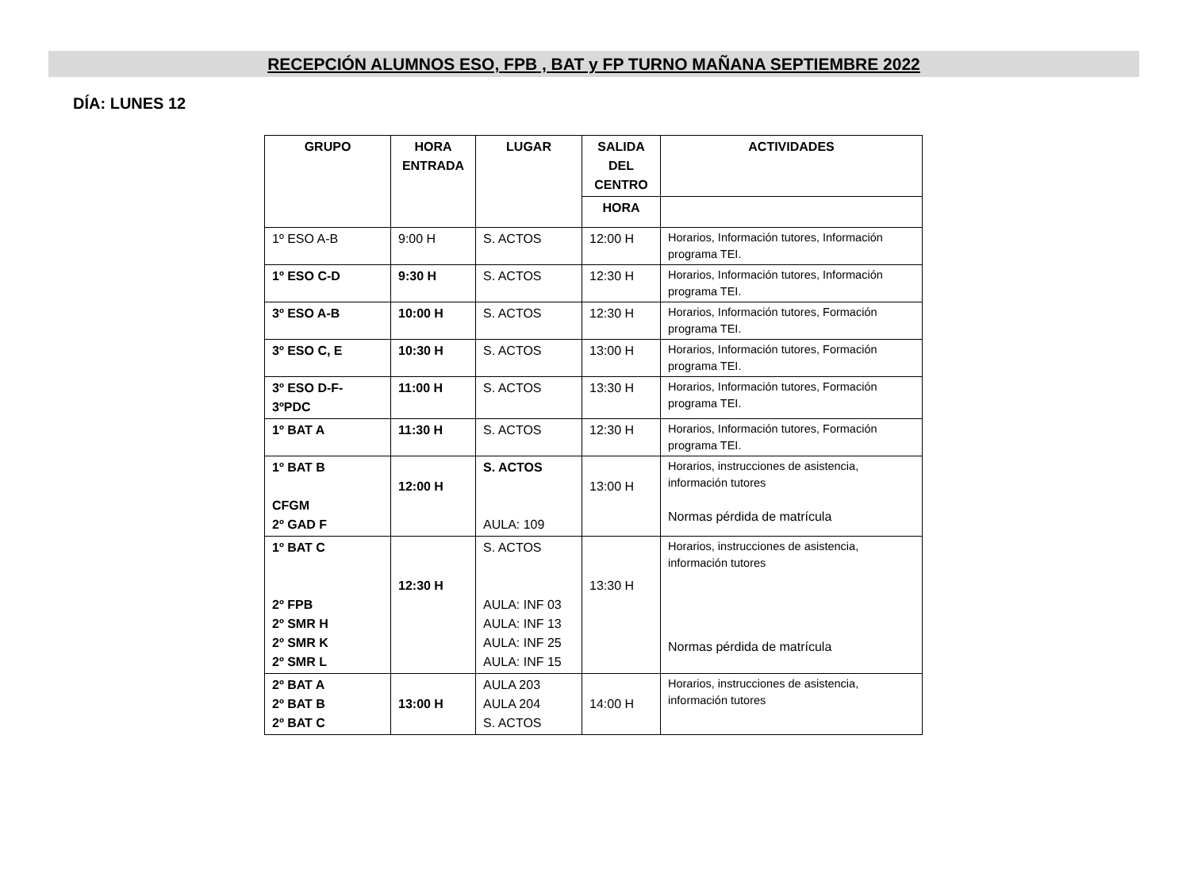RECEPCIÓN ALUMNOS ESO, FPB , BAT y FP TURNO MAÑANA SEPTIEMBRE 2022
DÍA: LUNES 12
| GRUPO | HORA ENTRADA | LUGAR | SALIDA DEL CENTRO | ACTIVIDADES |
| --- | --- | --- | --- | --- |
| | | | HORA | |
| 1º ESO A-B | 9:00 H | S. ACTOS | 12:00 H | Horarios, Información tutores, Información programa TEI. |
| 1º ESO C-D | 9:30 H | S. ACTOS | 12:30 H | Horarios, Información tutores, Información programa TEI. |
| 3º ESO A-B | 10:00 H | S. ACTOS | 12:30 H | Horarios, Información tutores, Formación programa TEI. |
| 3º ESO C, E | 10:30 H | S. ACTOS | 13:00 H | Horarios, Información tutores, Formación programa TEI. |
| 3º ESO D-F- 3ºPDC | 11:00 H | S. ACTOS | 13:30 H | Horarios, Información tutores, Formación programa TEI. |
| 1º BAT A | 11:30 H | S. ACTOS | 12:30 H | Horarios, Información tutores, Formación programa TEI. |
| 1º BAT B CFGM 2º GAD F | 12:00 H | S. ACTOS AULA: 109 | 13:00 H | Horarios, instrucciones de asistencia, información tutores Normas pérdida de matrícula |
| 1º BAT C 2º FPB 2º SMR H 2º SMR K 2º SMR L | 12:30 H | S. ACTOS AULA: INF 03 AULA: INF 13 AULA: INF 25 AULA: INF 15 | 13:30 H | Horarios, instrucciones de asistencia, información tutores Normas pérdida de matrícula |
| 2º BAT A 2º BAT B 2º BAT C | 13:00 H | AULA 203 AULA 204 S. ACTOS | 14:00 H | Horarios, instrucciones de asistencia, información tutores |